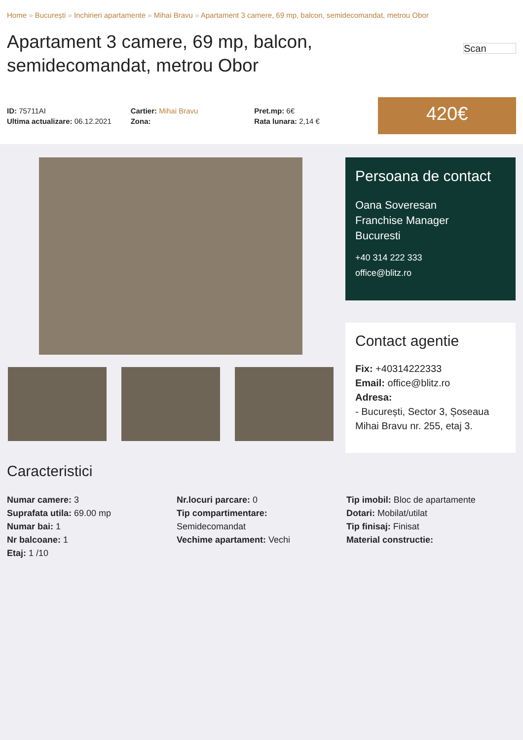Home » București » Inchirieri apartamente » Mihai Bravu » Apartament 3 camere, 69 mp, balcon, semidecomandat, metrou Obor
Apartament 3 camere, 69 mp, balcon,
semidecomandat, metrou Obor
Scan
ID: 75711AI
Ultima actualizare: 06.12.2021
Cartier: Mihai Bravu
Zona:
Pret.mp: 6€
Rata lunara: 2,14 €
420€
Persoana de contact
Oana Soveresan
Franchise Manager
Bucuresti
+40 314 222 333
office@blitz.ro
Contact agentie
Fix: +40314222333
Email: office@blitz.ro
Adresa:
- București, Sector 3, Șoseaua Mihai Bravu nr. 255, etaj 3.
Caracteristici
Numar camere: 3
Suprafata utila: 69.00 mp
Numar bai: 1
Nr balcoane: 1
Etaj: 1 /10
Nr.locuri parcare: 0
Tip compartimentare:
Semidecomandat
Vechime apartament: Vechi
Tip imobil: Bloc de apartamente
Dotari: Mobilat/utilat
Tip finisaj: Finisat
Material constructie: